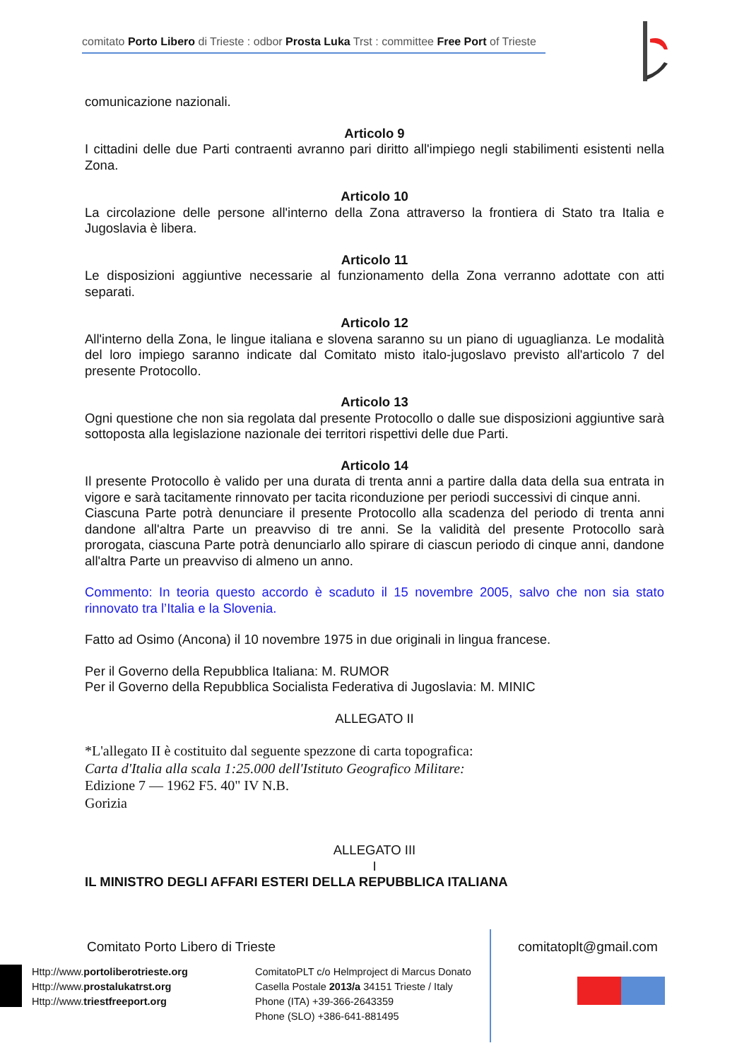comitato Porto Libero di Trieste : odbor Prosta Luka Trst : committee Free Port of Trieste
comunicazione nazionali.
Articolo 9
I cittadini delle due Parti contraenti avranno pari diritto all'impiego negli stabilimenti esistenti nella Zona.
Articolo 10
La circolazione delle persone all'interno della Zona attraverso la frontiera di Stato tra Italia e Jugoslavia è libera.
Articolo 11
Le disposizioni aggiuntive necessarie al funzionamento della Zona verranno adottate con atti separati.
Articolo 12
All'interno della Zona, le lingue italiana e slovena saranno su un piano di uguaglianza. Le modalità del loro impiego saranno indicate dal Comitato misto italo-jugoslavo previsto all'articolo 7 del presente Protocollo.
Articolo 13
Ogni questione che non sia regolata dal presente Protocollo o dalle sue disposizioni aggiuntive sarà sottoposta alla legislazione nazionale dei territori rispettivi delle due Parti.
Articolo 14
Il presente Protocollo è valido per una durata di trenta anni a partire dalla data della sua entrata in vigore e sarà tacitamente rinnovato per tacita riconduzione per periodi successivi di cinque anni.
Ciascuna Parte potrà denunciare il presente Protocollo alla scadenza del periodo di trenta anni dandone all'altra Parte un preavviso di tre anni. Se la validità del presente Protocollo sarà prorogata, ciascuna Parte potrà denunciarlo allo spirare di ciascun periodo di cinque anni, dandone all'altra Parte un preavviso di almeno un anno.
Commento: In teoria questo accordo è scaduto il 15 novembre 2005, salvo che non sia stato rinnovato tra l’Italia e la Slovenia.
Fatto ad Osimo (Ancona) il 10 novembre 1975 in due originali in lingua francese.
Per il Governo della Repubblica Italiana: M. RUMOR
Per il Governo della Repubblica Socialista Federativa di Jugoslavia: M. MINIC
ALLEGATO II
*L'allegato II è costituito dal seguente spezzone di carta topografica:
Carta d'Italia alla scala 1:25.000 dell'Istituto Geografico Militare:
Edizione 7 — 1962 F5. 40" IV N.B.
Gorizia
ALLEGATO III
I
IL MINISTRO DEGLI AFFARI ESTERI DELLA REPUBBLICA ITALIANA
Comitato Porto Libero di Trieste
comitatoplt@gmail.com
Http://www.portoliberotrieste.org
Http://www.prostalukatrst.org
Http://www.triestfreeport.org
ComitatoPLT c/o Helmproject di Marcus Donato
Casella Postale 2013/a 34151 Trieste / Italy
Phone (ITA) +39-366-2643359
Phone (SLO) +386-641-881495